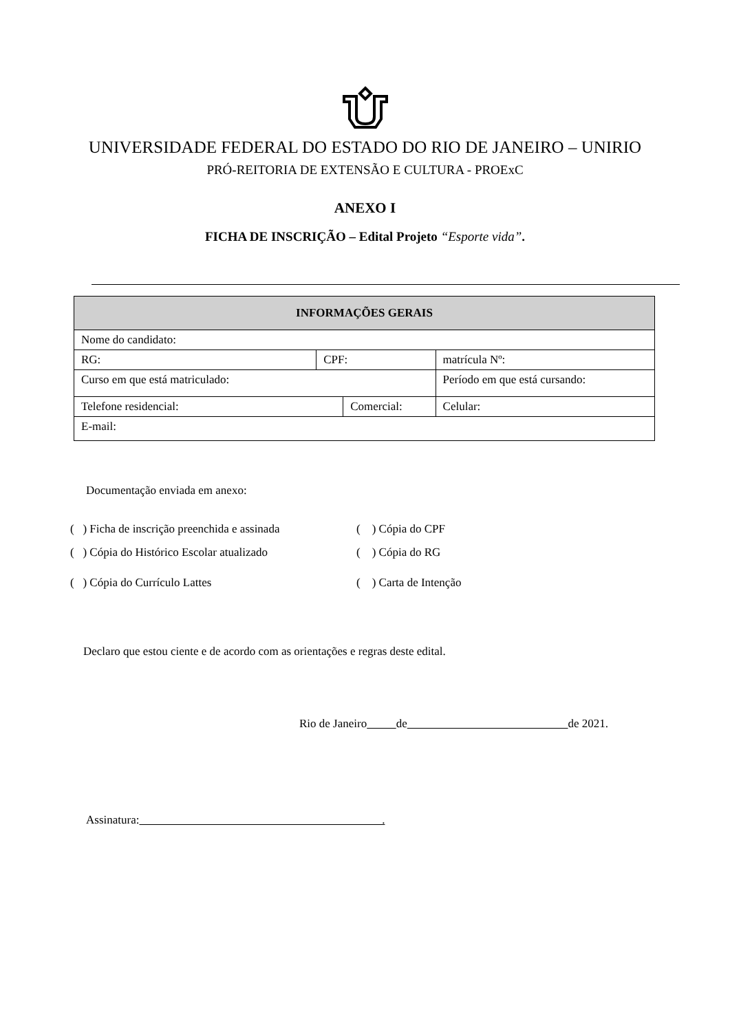UNIVERSIDADE FEDERAL DO ESTADO DO RIO DE JANEIRO – UNIRIO
PRÓ-REITORIA DE EXTENSÃO E CULTURA - PROExC
ANEXO I
FICHA DE INSCRIÇÃO – Edital Projeto “Esporte vida”.
| INFORMAÇÕES GERAIS | | | | |
| --- | --- | --- | --- | --- |
| Nome do candidato: | | | | |
| RG: | CPF: | | matrícula Nº: | |
| Curso em que está matriculado: | | | Período em que está cursando: | |
| Telefone residencial: | | Comercial: | | Celular: |
| E-mail: | | | | |
Documentação enviada em anexo:
( ) Ficha de inscrição preenchida e assinada
( ) Cópia do CPF
( ) Cópia do Histórico Escolar atualizado
( ) Cópia do RG
( ) Cópia do Currículo Lattes
( ) Carta de Intenção
Declaro que estou ciente e de acordo com as orientações e regras deste edital.
Rio de Janeiro de de 2021.
Assinatura: .